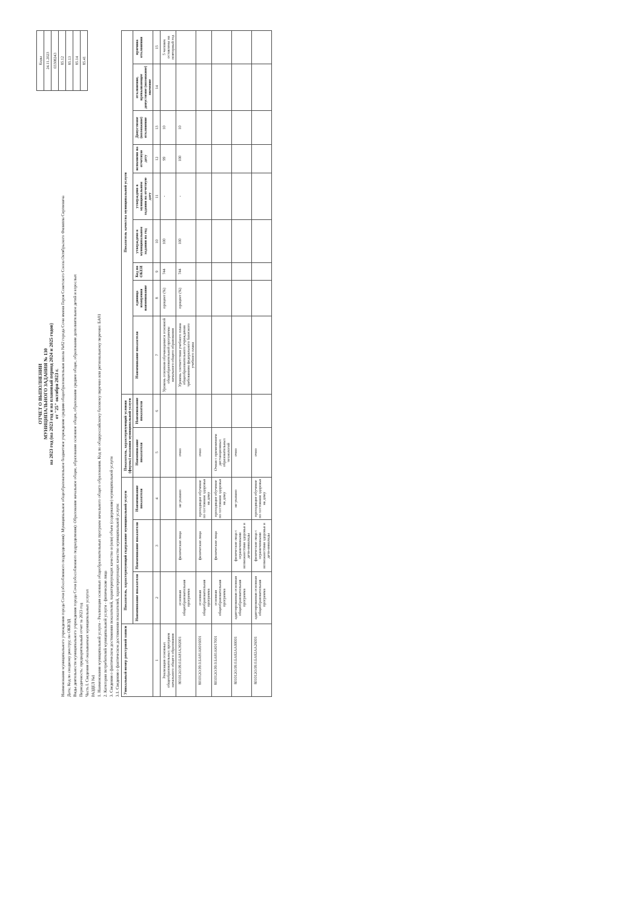| Коды |
| 24.11.2023 |
| 03308243 |
| 85.12 |
| 85.13 |
| 85.14 |
| 85.41 |
ОТЧЕТ О ВЫПОЛНЕНИИ
МУНИЦИПАЛЬНОГО ЗАДАНИЯ № 130
на 2023 год (на 2023 год и на плановый период 2024 и 2025 годов)
от "25" октября 2023 г.
Наименование муниципального учреждения города Сочи (обособленного подразделения): Муниципальное общеобразовательное бюджетное учреждение средняя общеобразовательная школа №82 города Сочи имени Героя Советского Союза Октябрьского Филиппа Сергеевича
Дата; Код по сводному реестру; по ОКВЭД
Виды деятельности муниципального учреждения города Сочи (обособленного подразделения): Образование начальное общее, образование основное общее, образование среднее общее, образование дополнительное детей и взрослых
Периодичность: предварительный отчет за 2023 год
Часть I. Сведения об оказываемых муниципальных услугах
РАЗДЕЛ №1
1. Наименование муниципальной услуги - Реализация основных общеобразовательных программ начального общего образования. Код по общероссийскому базовому перечню или региональному перечню: БА81
2. Категории потребителей муниципальной услуги - физические лица
3. Сведения о фактическом достижении показателей, характеризующих качество и (или) объем (содержание) муниципальной услуги
3.1. Сведения о фактическом достижении показателей, характеризующих качество муниципальной услуги:
| Уникальный номер реестровой записи | Показатель, характеризующий содержание муниципальной услуги | | | Показатель, характеризующий условия (формы) оказания муниципальной услуги | | Показатель качества муниципальной услуги | | | | | | | | |
| --- | --- | --- | --- | --- | --- | --- | --- | --- | --- | --- | --- | --- | --- | --- |
| | Наименование показателя | Наименование показателя | Наименование показателя | Наименование показателя | Наименование показателя | Наименование показателя | единица измерения наименование | Код по ОКЕИ | утверждено в муниципальном задании на год | утверждено в муниципальном задании на отчетную дату | исполнено на отчетную дату | Допустимое (возможное) отклонение | отклонение, превышающее допустимое (возможное) значение | причина отклонения |
| 1 | 2 | 3 | 4 | 5 | 6 | 7 | 8 | 9 | 10 | 11 | 12 | 13 | 14 | 15 |
| Реализация основных общеобразовательных программ начального общего образования | | | | | | Уровень освоения обучающимися основной общеобразовательной программы начального общего образования | процент (%) | 744 | 100 | - | 99 | 10 | | 5 человек оставлены на повторный год |
| 801012О.99.0.БА81АЭ92001 | основная общеобразовательная программа | физические лица | не указано | очно | | Уровень соответствия учебного плана общеобразовательного учреждения требованиям федерального базисного учебного плана | процент (%) | 744 | 100 | - | 100 | 10 | | |
| 801012О.99.0.БА81АЮ16001 | основная общеобразовательная программа | физические лица | проходящие обучение по состоянию здоровья на дому | очно | | | | | | | | | | |
| 801012О.99.0.БА81АЮ17001 | основная общеобразовательная программа | физические лица | проходящие обучение по состоянию здоровья на дому | Очная с применением дистанционных образовательных технологий | | | | | | | | | | |
| 801012О.99.0.БА82АА00001 | адаптированная основная общеобразовательная программа | физические лица с ограниченными возможностями здоровья и дети-инвалиды | не указано | очно | | | | | | | | | | |
| 801012О.99.0.БА82АА26001 | адаптированная основная общеобразовательная программа | физические лица с ограниченными возможностями здоровья и дети-инвалиды | проходящие обучение по состоянию здоровья на дому | очно | | | | | | | | | | |